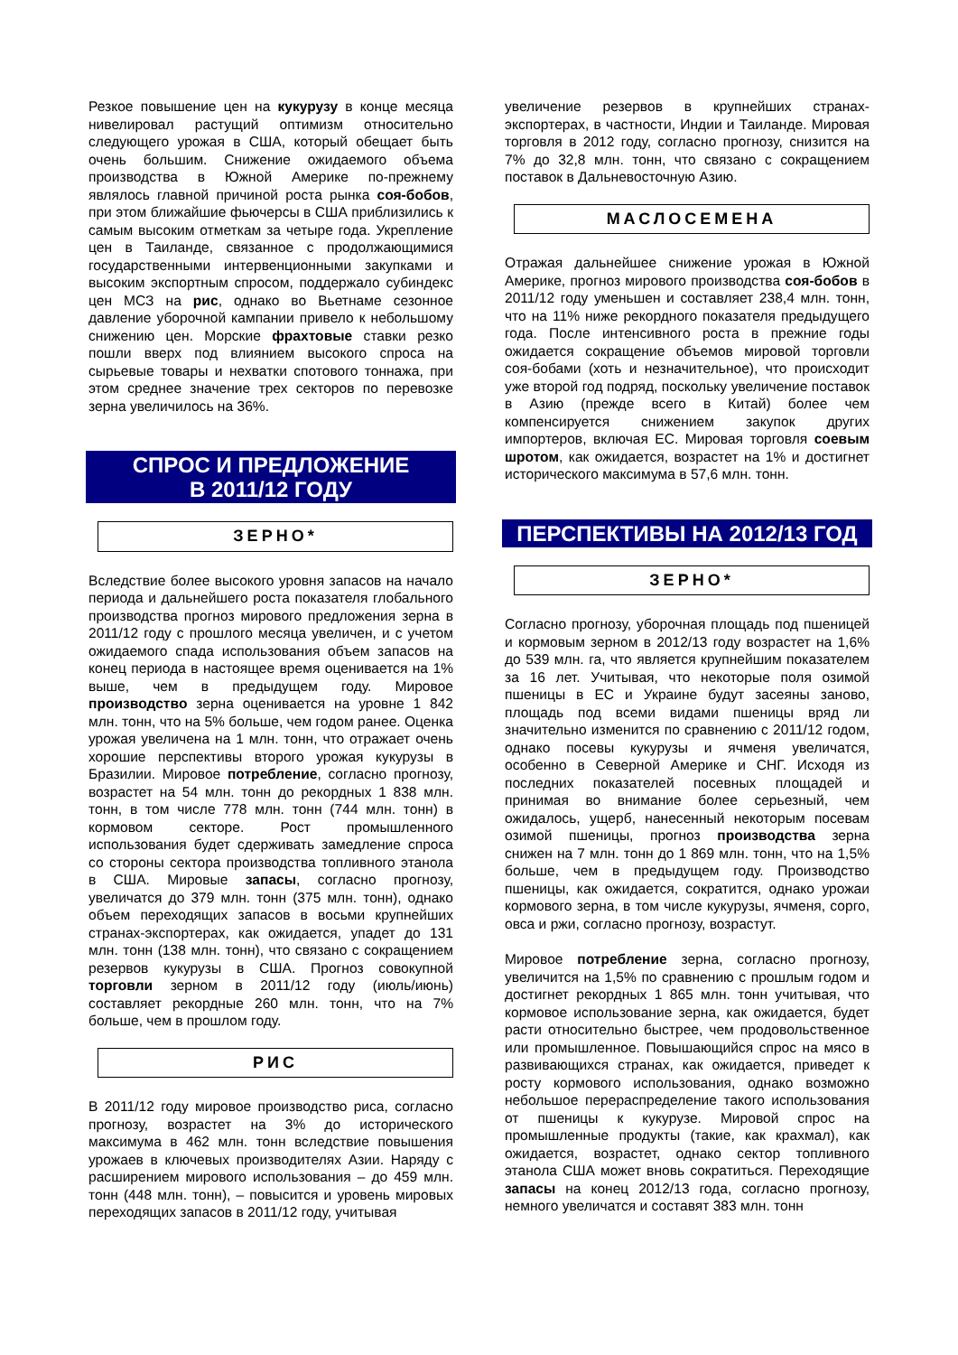Резкое повышение цен на кукурузу в конце месяца нивелировал растущий оптимизм относительно следующего урожая в США, который обещает быть очень большим. Снижение ожидаемого объема производства в Южной Америке по-прежнему являлось главной причиной роста рынка соя-бобов, при этом ближайшие фьючерсы в США приблизились к самым высоким отметкам за четыре года. Укрепление цен в Таиланде, связанное с продолжающимися государственными интервенционными закупками и высоким экспортным спросом, поддержало субиндекс цен МСЗ на рис, однако во Вьетнаме сезонное давление уборочной кампании привело к небольшому снижению цен. Морские фрахтовые ставки резко пошли вверх под влиянием высокого спроса на сырьевые товары и нехватки спотового тоннажа, при этом среднее значение трех секторов по перевозке зерна увеличилось на 36%.
СПРОС И ПРЕДЛОЖЕНИЕ
В 2011/12 ГОДУ
ЗЕРНО*
Вследствие более высокого уровня запасов на начало периода и дальнейшего роста показателя глобального производства прогноз мирового предложения зерна в 2011/12 году с прошлого месяца увеличен, и с учетом ожидаемого спада использования объем запасов на конец периода в настоящее время оценивается на 1% выше, чем в предыдущем году. Мировое производство зерна оценивается на уровне 1 842 млн. тонн, что на 5% больше, чем годом ранее. Оценка урожая увеличена на 1 млн. тонн, что отражает очень хорошие перспективы второго урожая кукурузы в Бразилии. Мировое потребление, согласно прогнозу, возрастет на 54 млн. тонн до рекордных 1 838 млн. тонн, в том числе 778 млн. тонн (744 млн. тонн) в кормовом секторе. Рост промышленного использования будет сдерживать замедление спроса со стороны сектора производства топливного этанола в США. Мировые запасы, согласно прогнозу, увеличатся до 379 млн. тонн (375 млн. тонн), однако объем переходящих запасов в восьми крупнейших странах-экспортерах, как ожидается, упадет до 131 млн. тонн (138 млн. тонн), что связано с сокращением резервов кукурузы в США. Прогноз совокупной торговли зерном в 2011/12 году (июль/июнь) составляет рекордные 260 млн. тонн, что на 7% больше, чем в прошлом году.
РИС
В 2011/12 году мировое производство риса, согласно прогнозу, возрастет на 3% до исторического максимума в 462 млн. тонн вследствие повышения урожаев в ключевых производителях Азии. Наряду с расширением мирового использования – до 459 млн. тонн (448 млн. тонн), – повысится и уровень мировых переходящих запасов в 2011/12 году, учитывая
увеличение резервов в крупнейших странах-экспортерах, в частности, Индии и Таиланде. Мировая торговля в 2012 году, согласно прогнозу, снизится на 7% до 32,8 млн. тонн, что связано с сокращением поставок в Дальневосточную Азию.
МАСЛОСЕМЕНА
Отражая дальнейшее снижение урожая в Южной Америке, прогноз мирового производства соя-бобов в 2011/12 году уменьшен и составляет 238,4 млн. тонн, что на 11% ниже рекордного показателя предыдущего года. После интенсивного роста в прежние годы ожидается сокращение объемов мировой торговли соя-бобами (хоть и незначительное), что происходит уже второй год подряд, поскольку увеличение поставок в Азию (прежде всего в Китай) более чем компенсируется снижением закупок других импортеров, включая ЕС. Мировая торговля соевым шротом, как ожидается, возрастет на 1% и достигнет исторического максимума в 57,6 млн. тонн.
ПЕРСПЕКТИВЫ НА 2012/13 ГОД
ЗЕРНО*
Согласно прогнозу, уборочная площадь под пшеницей и кормовым зерном в 2012/13 году возрастет на 1,6% до 539 млн. га, что является крупнейшим показателем за 16 лет. Учитывая, что некоторые поля озимой пшеницы в ЕС и Украине будут засеяны заново, площадь под всеми видами пшеницы вряд ли значительно изменится по сравнению с 2011/12 годом, однако посевы кукурузы и ячменя увеличатся, особенно в Северной Америке и СНГ. Исходя из последних показателей посевных площадей и принимая во внимание более серьезный, чем ожидалось, ущерб, нанесенный некоторым посевам озимой пшеницы, прогноз производства зерна снижен на 7 млн. тонн до 1 869 млн. тонн, что на 1,5% больше, чем в предыдущем году. Производство пшеницы, как ожидается, сократится, однако урожаи кормового зерна, в том числе кукурузы, ячменя, сорго, овса и ржи, согласно прогнозу, возрастут.
Мировое потребление зерна, согласно прогнозу, увеличится на 1,5% по сравнению с прошлым годом и достигнет рекордных 1 865 млн. тонн учитывая, что кормовое использование зерна, как ожидается, будет расти относительно быстрее, чем продовольственное или промышленное. Повышающийся спрос на мясо в развивающихся странах, как ожидается, приведет к росту кормового использования, однако возможно небольшое перераспределение такого использования от пшеницы к кукурузе. Мировой спрос на промышленные продукты (такие, как крахмал), как ожидается, возрастет, однако сектор топливного этанола США может вновь сократиться. Переходящие запасы на конец 2012/13 года, согласно прогнозу, немного увеличатся и составят 383 млн. тонн